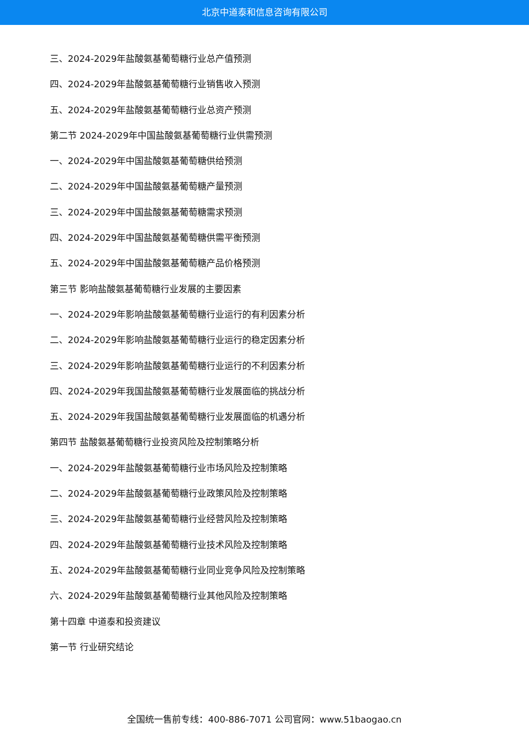北京中道泰和信息咨询有限公司
三、2024-2029年盐酸氨基葡萄糖行业总产值预测
四、2024-2029年盐酸氨基葡萄糖行业销售收入预测
五、2024-2029年盐酸氨基葡萄糖行业总资产预测
第二节 2024-2029年中国盐酸氨基葡萄糖行业供需预测
一、2024-2029年中国盐酸氨基葡萄糖供给预测
二、2024-2029年中国盐酸氨基葡萄糖产量预测
三、2024-2029年中国盐酸氨基葡萄糖需求预测
四、2024-2029年中国盐酸氨基葡萄糖供需平衡预测
五、2024-2029年中国盐酸氨基葡萄糖产品价格预测
第三节 影响盐酸氨基葡萄糖行业发展的主要因素
一、2024-2029年影响盐酸氨基葡萄糖行业运行的有利因素分析
二、2024-2029年影响盐酸氨基葡萄糖行业运行的稳定因素分析
三、2024-2029年影响盐酸氨基葡萄糖行业运行的不利因素分析
四、2024-2029年我国盐酸氨基葡萄糖行业发展面临的挑战分析
五、2024-2029年我国盐酸氨基葡萄糖行业发展面临的机遇分析
第四节 盐酸氨基葡萄糖行业投资风险及控制策略分析
一、2024-2029年盐酸氨基葡萄糖行业市场风险及控制策略
二、2024-2029年盐酸氨基葡萄糖行业政策风险及控制策略
三、2024-2029年盐酸氨基葡萄糖行业经营风险及控制策略
四、2024-2029年盐酸氨基葡萄糖行业技术风险及控制策略
五、2024-2029年盐酸氨基葡萄糖行业同业竞争风险及控制策略
六、2024-2029年盐酸氨基葡萄糖行业其他风险及控制策略
第十四章 中道泰和投资建议
第一节 行业研究结论
全国统一售前专线：400-886-7071 公司官网：www.51baogao.cn